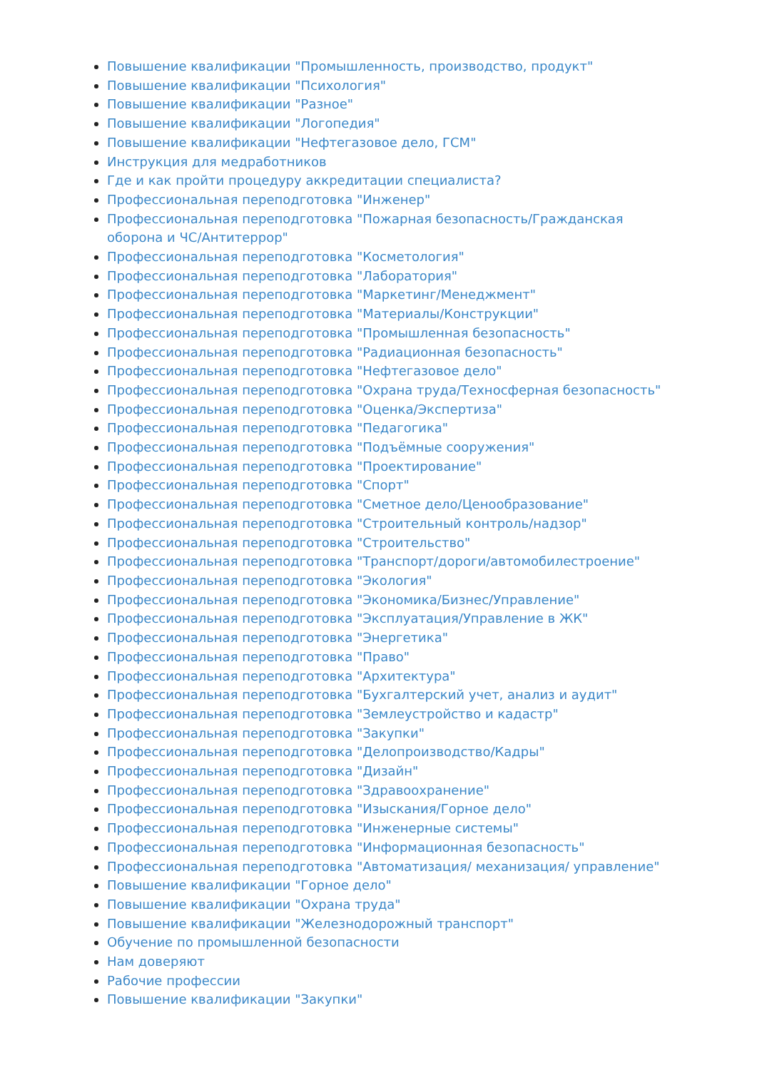Повышение квалификации "Промышленность, производство, продукт"
Повышение квалификации "Психология"
Повышение квалификации "Разное"
Повышение квалификации "Логопедия"
Повышение квалификации "Нефтегазовое дело, ГСМ"
Инструкция для медработников
Где и как пройти процедуру аккредитации специалиста?
Профессиональная переподготовка "Инженер"
Профессиональная переподготовка "Пожарная безопасность/Гражданская оборона и ЧС/Антитеррор"
Профессиональная переподготовка "Косметология"
Профессиональная переподготовка "Лаборатория"
Профессиональная переподготовка "Маркетинг/Менеджмент"
Профессиональная переподготовка "Материалы/Конструкции"
Профессиональная переподготовка "Промышленная безопасность"
Профессиональная переподготовка "Радиационная безопасность"
Профессиональная переподготовка "Нефтегазовое дело"
Профессиональная переподготовка "Охрана труда/Техносферная безопасность"
Профессиональная переподготовка "Оценка/Экспертиза"
Профессиональная переподготовка "Педагогика"
Профессиональная переподготовка "Подъёмные сооружения"
Профессиональная переподготовка "Проектирование"
Профессиональная переподготовка "Спорт"
Профессиональная переподготовка "Сметное дело/Ценообразование"
Профессиональная переподготовка "Строительный контроль/надзор"
Профессиональная переподготовка "Строительство"
Профессиональная переподготовка "Транспорт/дороги/автомобилестроение"
Профессиональная переподготовка "Экология"
Профессиональная переподготовка "Экономика/Бизнес/Управление"
Профессиональная переподготовка "Эксплуатация/Управление в ЖК"
Профессиональная переподготовка "Энергетика"
Профессиональная переподготовка "Право"
Профессиональная переподготовка "Архитектура"
Профессиональная переподготовка "Бухгалтерский учет, анализ и аудит"
Профессиональная переподготовка "Землеустройство и кадастр"
Профессиональная переподготовка "Закупки"
Профессиональная переподготовка "Делопроизводство/Кадры"
Профессиональная переподготовка "Дизайн"
Профессиональная переподготовка "Здравоохранение"
Профессиональная переподготовка "Изыскания/Горное дело"
Профессиональная переподготовка "Инженерные системы"
Профессиональная переподготовка "Информационная безопасность"
Профессиональная переподготовка "Автоматизация/ механизация/ управление"
Повышение квалификации "Горное дело"
Повышение квалификации "Охрана труда"
Повышение квалификации "Железнодорожный транспорт"
Обучение по промышленной безопасности
Нам доверяют
Рабочие профессии
Повышение квалификации "Закупки"